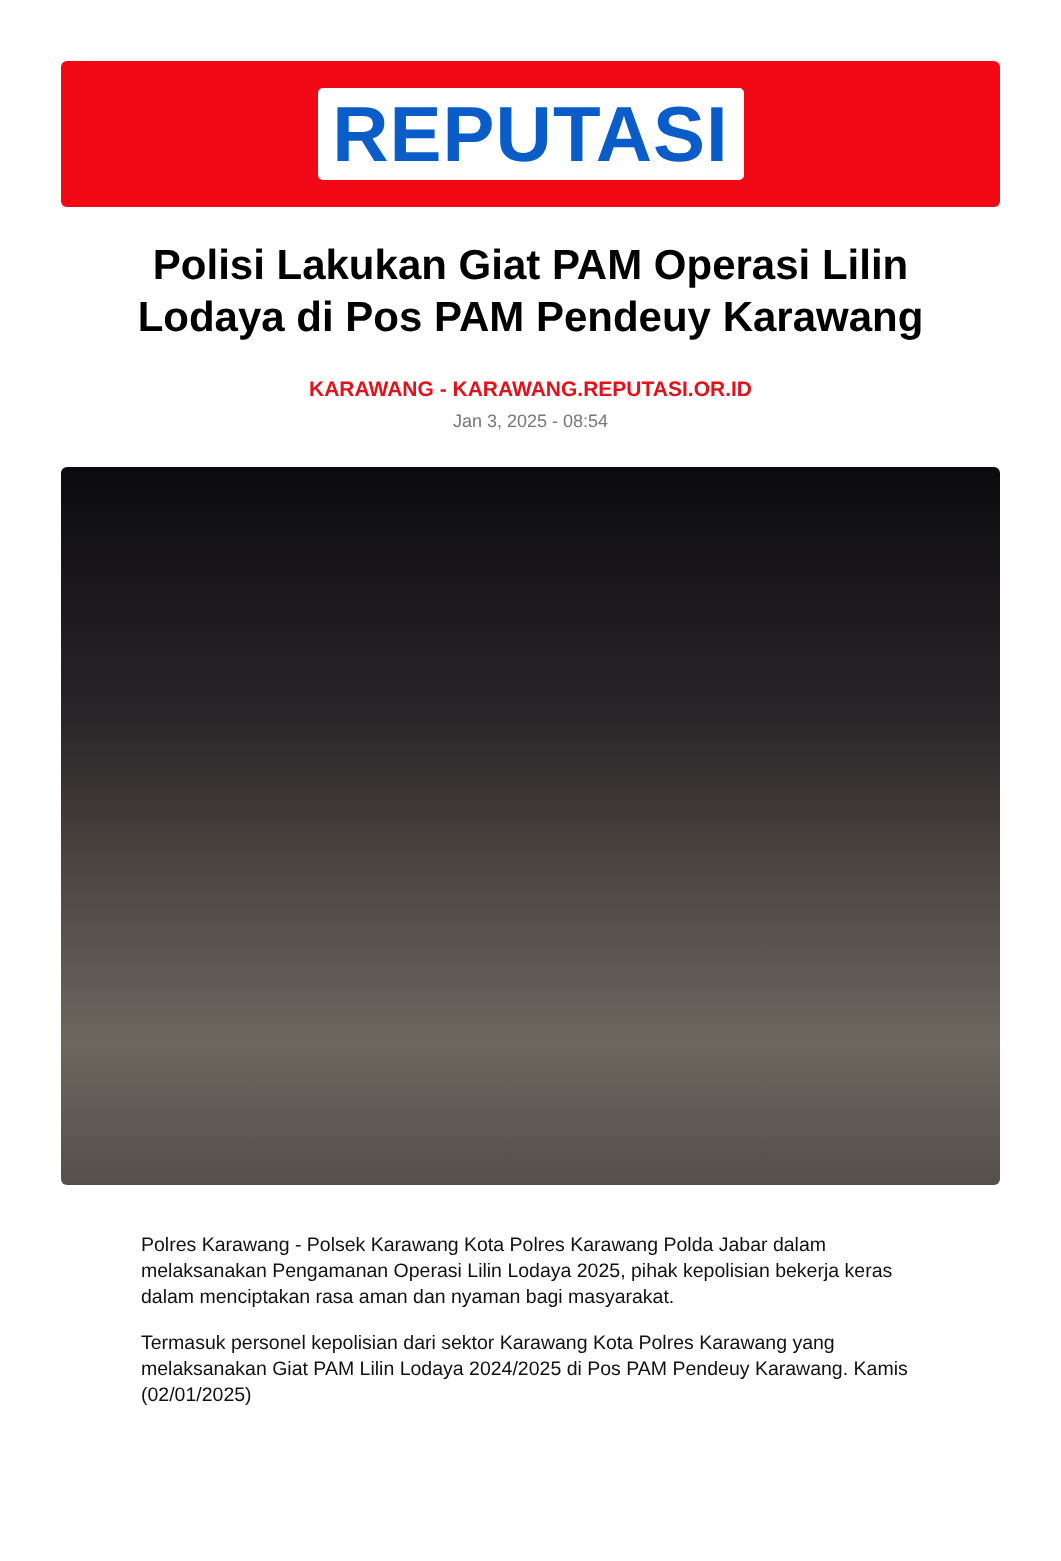REPUTASI
Polisi Lakukan Giat PAM Operasi Lilin Lodaya di Pos PAM Pendeuy Karawang
KARAWANG - KARAWANG.REPUTASI.OR.ID
Jan 3, 2025 - 08:54
Polres Karawang - Polsek Karawang Kota Polres Karawang Polda Jabar dalam melaksanakan Pengamanan Operasi Lilin Lodaya 2025, pihak kepolisian bekerja keras dalam menciptakan rasa aman dan nyaman bagi masyarakat.
Termasuk personel kepolisian dari sektor Karawang Kota Polres Karawang yang melaksanakan Giat PAM Lilin Lodaya 2024/2025 di Pos PAM Pendeuy Karawang. Kamis (02/01/2025)